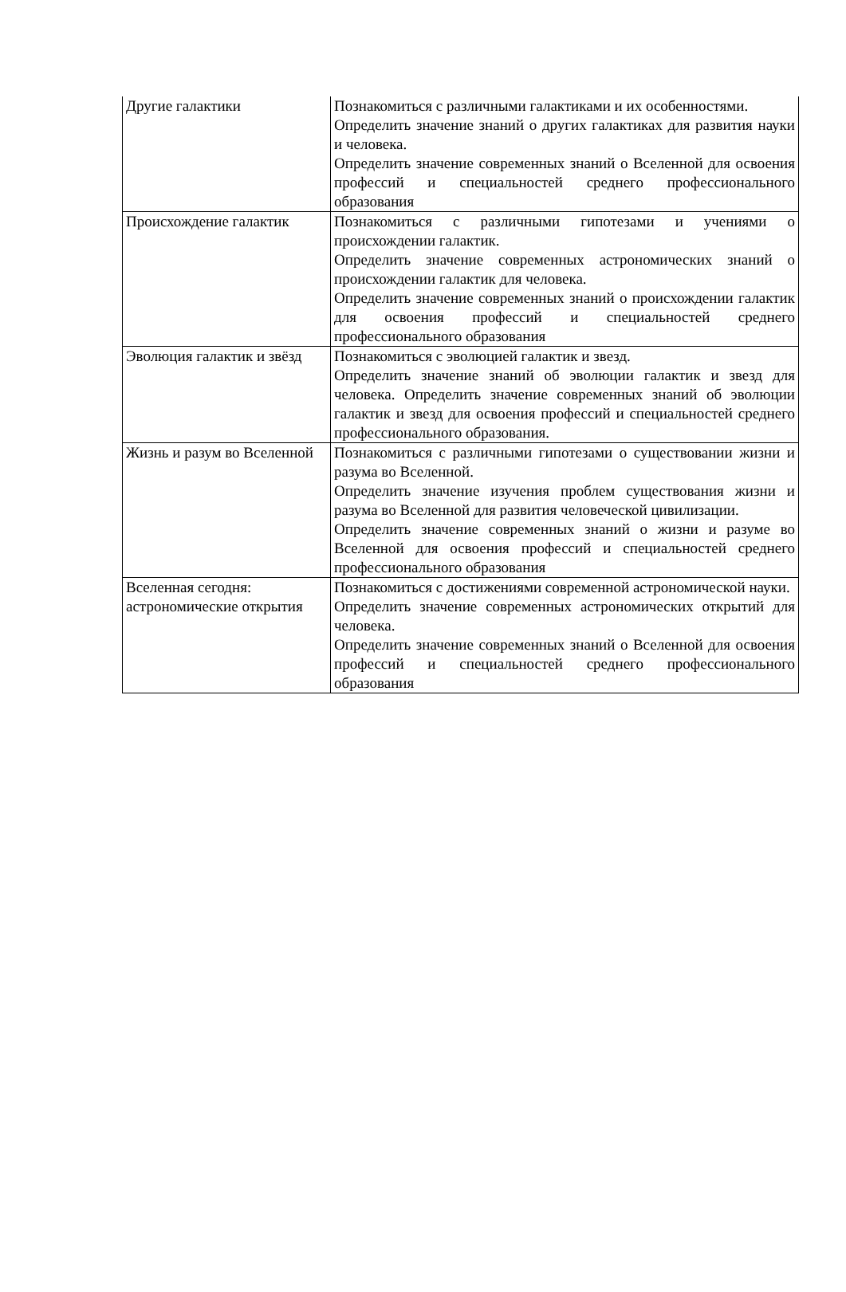| Другие галактики | Познакомиться с различными галактиками и их особенностями. Определить значение знаний о других галактиках для развития науки и человека. Определить значение современных знаний о Вселенной для освоения профессий и специальностей среднего профессионального образования |
| Происхождение галактик | Познакомиться с различными гипотезами и учениями о происхождении галактик. Определить значение современных астрономических знаний о происхождении галактик для человека. Определить значение современных знаний о происхождении галактик для освоения профессий и специальностей среднего профессионального образования |
| Эволюция галактик и звёзд | Познакомиться с эволюцией галактик и звезд. Определить значение знаний об эволюции галактик и звезд для человека. Определить значение современных знаний об эволюции галактик и звезд для освоения профессий и специальностей среднего профессионального образования. |
| Жизнь и разум во Вселенной | Познакомиться с различными гипотезами о существовании жизни и разума во Вселенной. Определить значение изучения проблем существования жизни и разума во Вселенной для развития человеческой цивилизации. Определить значение современных знаний о жизни и разуме во Вселенной для освоения профессий и специальностей среднего профессионального образования |
| Вселенная сегодня: астрономические открытия | Познакомиться с достижениями современной астрономической науки. Определить значение современных астрономических открытий для человека. Определить значение современных знаний о Вселенной для освоения профессий и специальностей среднего профессионального образования |